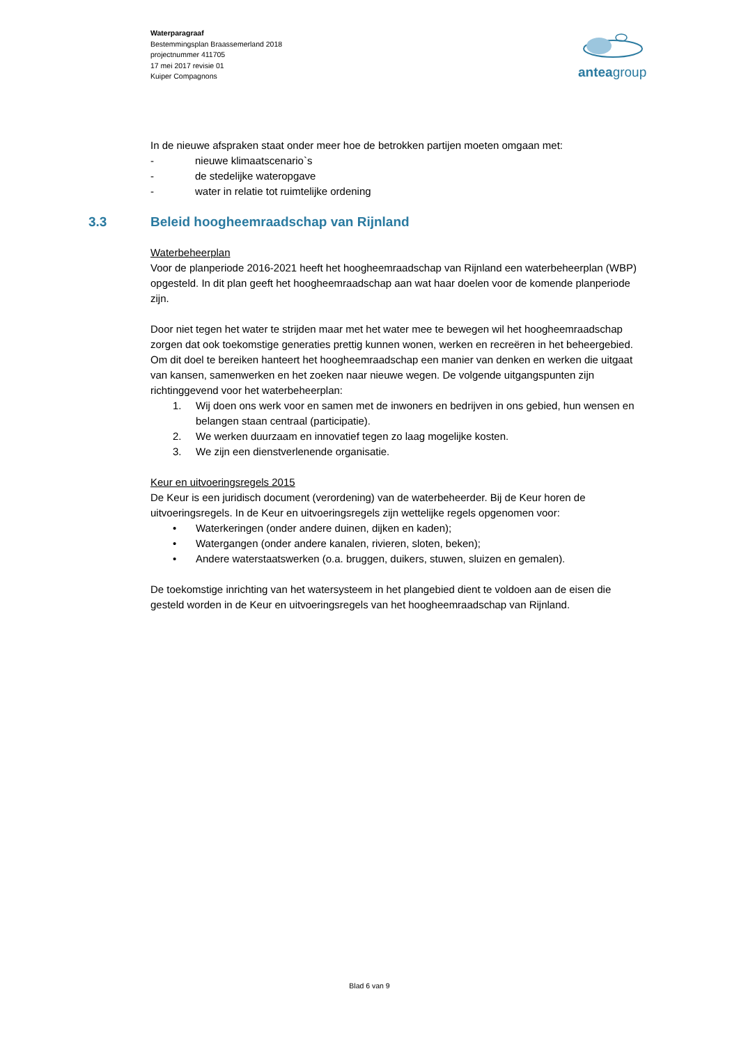Waterparagraaf
Bestemmingsplan Braassemerland 2018
projectnummer 411705
17 mei 2017 revisie 01
Kuiper Compagnons
anteagroup
In de nieuwe afspraken staat onder meer hoe de betrokken partijen moeten omgaan met:
- nieuwe klimaatscenario`s
- de stedelijke wateropgave
- water in relatie tot ruimtelijke ordening
3.3 Beleid hoogheemraadschap van Rijnland
Waterbeheerplan
Voor de planperiode 2016-2021 heeft het hoogheemraadschap van Rijnland een waterbeheerplan (WBP) opgesteld. In dit plan geeft het hoogheemraadschap aan wat haar doelen voor de komende planperiode zijn.
Door niet tegen het water te strijden maar met het water mee te bewegen wil het hoogheemraadschap zorgen dat ook toekomstige generaties prettig kunnen wonen, werken en recreëren in het beheergebied. Om dit doel te bereiken hanteert het hoogheemraadschap een manier van denken en werken die uitgaat van kansen, samenwerken en het zoeken naar nieuwe wegen. De volgende uitgangspunten zijn richtinggevend voor het waterbeheerplan:
1. Wij doen ons werk voor en samen met de inwoners en bedrijven in ons gebied, hun wensen en belangen staan centraal (participatie).
2. We werken duurzaam en innovatief tegen zo laag mogelijke kosten.
3. We zijn een dienstverlenende organisatie.
Keur en uitvoeringsregels 2015
De Keur is een juridisch document (verordening) van de waterbeheerder. Bij de Keur horen de uitvoeringsregels. In de Keur en uitvoeringsregels zijn wettelijke regels opgenomen voor:
• Waterkeringen (onder andere duinen, dijken en kaden);
• Watergangen (onder andere kanalen, rivieren, sloten, beken);
• Andere waterstaatswerken (o.a. bruggen, duikers, stuwen, sluizen en gemalen).
De toekomstige inrichting van het watersysteem in het plangebied dient te voldoen aan de eisen die gesteld worden in de Keur en uitvoeringsregels van het hoogheemraadschap van Rijnland.
Blad 6 van 9